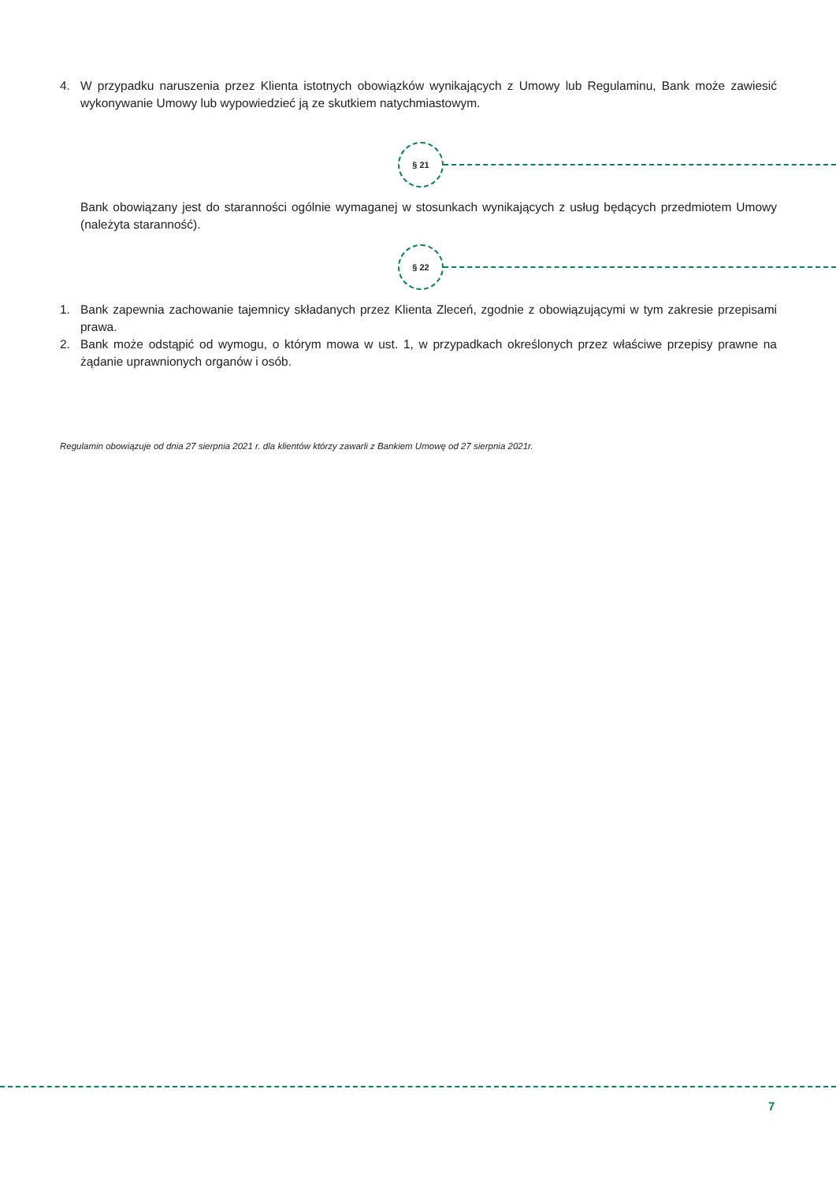4. W przypadku naruszenia przez Klienta istotnych obowiązków wynikających z Umowy lub Regulaminu, Bank może zawiesić wykonywanie Umowy lub wypowiedzieć ją ze skutkiem natychmiastowym.
§ 21
Bank obowiązany jest do staranności ogólnie wymaganej w stosunkach wynikających z usług będących przedmiotem Umowy (należyta staranność).
§ 22
1. Bank zapewnia zachowanie tajemnicy składanych przez Klienta Zleceń, zgodnie z obowiązującymi w tym zakresie przepisami prawa.
2. Bank może odstąpić od wymogu, o którym mowa w ust. 1, w przypadkach określonych przez właściwe przepisy prawne na żądanie uprawnionych organów i osób.
Regulamin obowiązuje od dnia 27 sierpnia 2021 r. dla klientów którzy zawarli z Bankiem Umowę od 27 sierpnia 2021r.
7